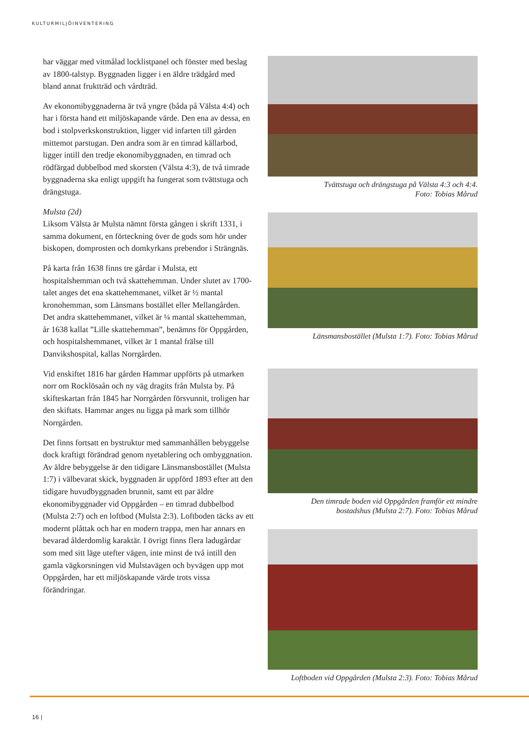KULTURMILJÖINVENTERING
har väggar med vitmålad locklistpanel och fönster med beslag av 1800-talstyp. Byggnaden ligger i en äldre trädgård med bland annat fruktträd och vårdträd.
Av ekonomibyggnaderna är två yngre (båda på Välsta 4:4) och har i första hand ett miljöskapande värde. Den ena av dessa, en bod i stolpverkskonstruktion, ligger vid infarten till gården mittemot parstugan. Den andra som är en timrad källarbod, ligger intill den tredje ekonomibyggnaden, en timrad och rödfärgad dubbelbod med skorsten (Välsta 4:3), de två timrade byggnaderna ska enligt uppgift ha fungerat som tvättstuga och drängstuga.
Mulsta (2d)
Liksom Välsta är Mulsta nämnt första gången i skrift 1331, i samma dokument, en förteckning över de gods som hör under biskopen, domprosten och domkyrkans prebendor i Strängnäs.
På karta från 1638 finns tre gårdar i Mulsta, ett hospitalshemman och två skattehemman. Under slutet av 1700-talet anges det ena skattehemmanet, vilket är ½ mantal kronohemman, som Länsmans bostället eller Mellangården. Det andra skattehemmanet, vilket är ¼ mantal skattehemman, år 1638 kallat ”Lille skattehemman”, benämns för Oppgården, och hospitalshemmanet, vilket är 1 mantal frälse till Danvikshospital, kallas Norrgården.
Vid enskiftet 1816 har gården Hammar uppförts på utmarken norr om Rocklösaån och ny väg dragits från Mulsta by. På skifteskartan från 1845 har Norrgården försvunnit, troligen har den skiftats. Hammar anges nu ligga på mark som tillhör Norrgården.
Det finns fortsatt en bystruktur med sammanhållen bebyggelse dock kraftigt förändrad genom nyetablering och ombyggnation. Av äldre bebyggelse är den tidigare Länsmansbostället (Mulsta 1:7) i välbevarat skick, byggnaden är uppförd 1893 efter att den tidigare huvudbyggnaden brunnit, samt ett par äldre ekonomibyggnader vid Oppgården – en timrad dubbelbod (Mulsta 2:7) och en loftbod (Mulsta 2:3). Loftboden täcks av ett modernt plåttak och har en modern trappa, men har annars en bevarad ålderdomlig karaktär. I övrigt finns flera ladugårdar som med sitt läge utefter vägen, inte minst de två intill den gamla vägkorsningen vid Mulstavägen och byvägen upp mot Oppgården, har ett miljöskapande värde trots vissa förändringar.
Tvättstuga och drängstuga på Välsta 4:3 och 4:4.
Foto: Tobias Mårud
Länsmansbostället (Mulsta 1:7). Foto: Tobias Mårud
Den timrade boden vid Oppgården framför ett mindre
bostadshus (Mulsta 2:7). Foto: Tobias Mårud
Loftboden vid Oppgården (Mulsta 2:3). Foto: Tobias Mårud
16 |